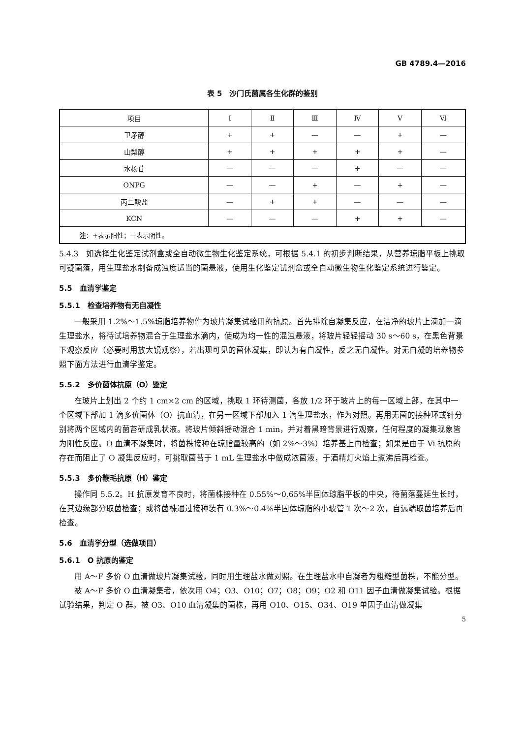GB 4789.4—2016
表 5　沙门氏菌属各生化群的鉴别
| 项目 | Ⅰ | Ⅱ | Ⅲ | Ⅳ | Ⅴ | Ⅵ |
| --- | --- | --- | --- | --- | --- | --- |
| 卫矛醇 | + | + | — | — | + | — |
| 山梨醇 | + | + | + | + | + | — |
| 水杨苷 | — | — | — | + | — | — |
| ONPG | — | — | + | — | + | — |
| 丙二酸盐 | — | + | + | — | — | — |
| KCN | — | — | — | + | + | — |
| 注 ：+表示阳性；—表示阴性。 | | | | | | |
5.4.3　如选择生化鉴定试剂盒或全自动微生物生化鉴定系统，可根据 5.4.1 的初步判断结果，从营养琼脂平板上挑取可疑菌落，用生理盐水制备成浊度适当的菌悬液，使用生化鉴定试剂盒或全自动微生物生化鉴定系统进行鉴定。
5.5　血清学鉴定
5.5.1　检查培养物有无自凝性
一般采用 1.2%～1.5%琼脂培养物作为玻片凝集试验用的抗原。首先排除自凝集反应，在洁净的玻片上滴加一滴生理盐水，将待试培养物混合于生理盐水滴内，使成为均一性的混浊悬液，将玻片轻轻摇动 30 s～60 s，在黑色背景下观察反应（必要时用放大镜观察），若出现可见的菌体凝集，即认为有自凝性，反之无自凝性。对无自凝的培养物参照下面方法进行血清学鉴定。
5.5.2　多价菌体抗原（O）鉴定
在玻片上划出 2 个约 1 cm×2 cm 的区域，挑取 1 环待测菌，各放 1/2 环于玻片上的每一区域上部，在其中一个区域下部加 1 滴多价菌体（O）抗血清，在另一区域下部加入 1 滴生理盐水，作为对照。再用无菌的接种环或针分别将两个区域内的菌苔研成乳状液。将玻片倾斜摇动混合 1 min，并对着黑暗背景进行观察，任何程度的凝集现象皆为阳性反应。O 血清不凝集时，将菌株接种在琼脂量较高的（如 2%～3%）培养基上再检查；如果是由于 Vi 抗原的存在而阻止了 O 凝集反应时，可挑取菌苔于 1 mL 生理盐水中做成浓菌液，于酒精灯火焰上煮沸后再检查。
5.5.3　多价鞭毛抗原（H）鉴定
操作同 5.5.2。H 抗原发育不良时，将菌株接种在 0.55%～0.65%半固体琼脂平板的中央，待菌落蔓延生长时，在其边缘部分取菌检查；或将菌株通过接种装有 0.3%～0.4%半固体琼脂的小玻管 1 次～2 次，自远端取菌培养后再检查。
5.6　血清学分型（选做项目）
5.6.1　O 抗原的鉴定
用 A～F 多价 O 血清做玻片凝集试验，同时用生理盐水做对照。在生理盐水中自凝者为粗糙型菌株，不能分型。
被 A～F 多价 O 血清凝集者，依次用 O4；O3、O10；O7；O8；O9；O2 和 O11 因子血清做凝集试验。根据试验结果，判定 O 群。被 O3、O10 血清凝集的菌株，再用 O10、O15、O34、O19 单因子血清做凝集
5